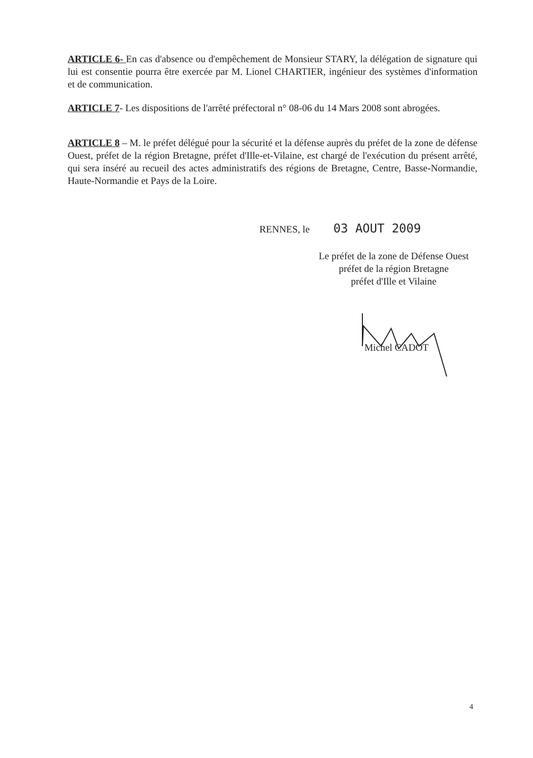ARTICLE 6- En cas d'absence ou d'empêchement de Monsieur STARY, la délégation de signature qui lui est consentie pourra être exercée par M. Lionel CHARTIER, ingénieur des systèmes d'information et de communication.
ARTICLE 7- Les dispositions de l'arrêté préfectoral n° 08-06 du 14 Mars 2008 sont abrogées.
ARTICLE 8 – M. le préfet délégué pour la sécurité et la défense auprès du préfet de la zone de défense Ouest, préfet de la région Bretagne, préfet d'Ille-et-Vilaine, est chargé de l'exécution du présent arrêté, qui sera inséré au recueil des actes administratifs des régions de Bretagne, Centre, Basse-Normandie, Haute-Normandie et Pays de la Loire.
RENNES, le 03 AOUT 2009
Le préfet de la zone de Défense Ouest
préfet de la région Bretagne
préfet d'Ille et Vilaine
Michel CADOT
4